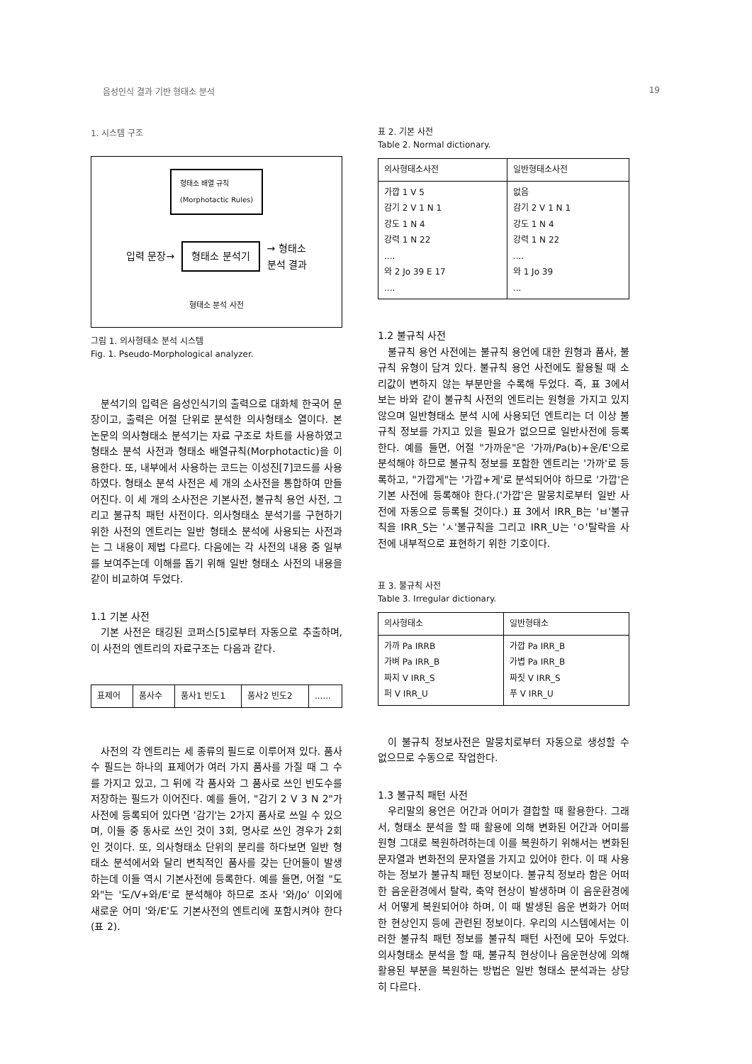음성인식 결과 기반 형태소 분석 19
1. 시스템 구조
형태소 배열 규칙
(Morphotactic Rules)
입력 문장→ 형태소 분석기 → 형태소
분석 결과
형태소 분석 사전
그림 1. 의사형태소 분석 시스템
Fig. 1. Pseudo-Morphological analyzer.
분석기의 입력은 음성인식기의 출력으로 대화체 한국어 문장이고, 출력은 어절 단위로 분석한 의사형태소 열이다. 본 논문의 의사형태소 분석기는 자료 구조로 차트를 사용하였고 형태소 분석 사전과 형태소 배열규칙(Morphotactic)을 이용한다. 또, 내부에서 사용하는 코드는 이성진[7]코드를 사용하였다. 형태소 분석 사전은 세 개의 소사전을 통합하여 만들어진다. 이 세 개의 소사전은 기본사전, 불규칙 용언 사전, 그리고 불규칙 패턴 사전이다. 의사형태소 분석기를 구현하기 위한 사전의 엔트리는 일반 형태소 분석에 사용되는 사전과는 그 내용이 제법 다르다. 다음에는 각 사전의 내용 중 일부를 보여주는데 이해를 돕기 위해 일반 형태소 사전의 내용을 같이 비교하여 두었다.
1.1 기본 사전
기본 사전은 태깅된 코퍼스[5]로부터 자동으로 추출하며, 이 사전의 엔트리의 자료구조는 다음과 같다.
| 표제어 | 품사수 | 품사1 빈도1 | 품사2 빈도2 | ...... |
사전의 각 엔트리는 세 종류의 필드로 이루어져 있다. 품사수 필드는 하나의 표제어가 여러 가지 품사를 가질 때 그 수를 가지고 있고, 그 뒤에 각 품사와 그 품사로 쓰인 빈도수를 저장하는 필드가 이어진다. 예를 들어, "감기 2 V 3 N 2"가 사전에 등록되어 있다면 '감기'는 2가지 품사로 쓰일 수 있으며, 이들 중 동사로 쓰인 것이 3회, 명사로 쓰인 경우가 2회인 것이다. 또, 의사형태소 단위의 분리를 하다보면 일반 형태소 분석에서와 달리 변칙적인 품사를 갖는 단어들이 발생하는데 이들 역시 기본사전에 등록한다. 예를 들면, 어절 "도와"는 '도/V+와/E'로 분석해야 하므로 조사 '와/Jo' 이외에 새로운 어미 '와/E'도 기본사전의 엔트리에 포함시켜야 한다(표 2).
표 2. 기본 사전
Table 2. Normal dictionary.
| 의사형태소사전 | 일반형태소사전 |
| --- | --- |
| 가깝 1 V 5 감기 2 V 1 N 1 강도 1 N 4 강력 1 N 22 .... 와 2 Jo 39 E 17 .... | 없음 감기 2 V 1 N 1 강도 1 N 4 강력 1 N 22 .... 와 1 Jo 39 ... |
1.2 불규칙 사전
불규칙 용언 사전에는 불규칙 용언에 대한 원형과 품사, 불규칙 유형이 담겨 있다. 불규칙 용언 사전에도 활용될 때 소리값이 변하지 않는 부분만을 수록해 두었다. 즉, 표 3에서 보는 바와 같이 불규칙 사전의 엔트리는 원형을 가지고 있지 않으며 일반형태소 분석 시에 사용되던 엔트리는 더 이상 불규칙 정보를 가지고 있을 필요가 없으므로 일반사전에 등록한다. 예를 들면, 어절 "가까운"은 '가까/Pa(b)+운/E'으로 분석해야 하므로 불규칙 정보를 포함한 엔트리는 '가까'로 등록하고, "가깝게"는 '가깝+게'로 분석되어야 하므로 '가깝'은 기본 사전에 등록해야 한다.('가깝'은 말뭉치로부터 일반 사전에 자동으로 등록될 것이다.) 표 3에서 IRR_B는 'ㅂ'불규칙을 IRR_S는 'ㅅ'불규칙을 그리고 IRR_U는 'ㅇ'탈락을 사전에 내부적으로 표현하기 위한 기호이다.
표 3. 불규칙 사전
Table 3. Irregular dictionary.
| 의사형태소 | 일반형태소 |
| --- | --- |
| 가까 Pa IRRB 가벼 Pa IRR_B 짜지 V IRR_S 퍼 V IRR_U | 가깝 Pa IRR_B 가볍 Pa IRR_B 짜짓 V IRR_S 푸 V IRR_U |
이 불규칙 정보사전은 말뭉치로부터 자동으로 생성할 수 없으므로 수동으로 작업한다.
1.3 불규칙 패턴 사전
우리말의 용언은 어간과 어미가 결합할 때 활용한다. 그래서, 형태소 분석을 할 때 활용에 의해 변화된 어간과 어미를 원형 그대로 복원하려하는데 이를 복원하기 위해서는 변화된 문자열과 변화전의 문자열을 가지고 있어야 한다. 이 때 사용하는 정보가 불규칙 패턴 정보이다. 불규칙 정보라 함은 어떠한 음운환경에서 탈락, 축약 현상이 발생하며 이 음운환경에서 어떻게 복원되어야 하며, 이 때 발생된 음운 변화가 어떠한 현상인지 등에 관련된 정보이다. 우리의 시스템에서는 이러한 불규칙 패턴 정보를 불규칙 패턴 사전에 모아 두었다. 의사형태소 분석을 할 때, 불규칙 현상이나 음운현상에 의해 활용된 부분을 복원하는 방법은 일반 형태소 분석과는 상당히 다르다.